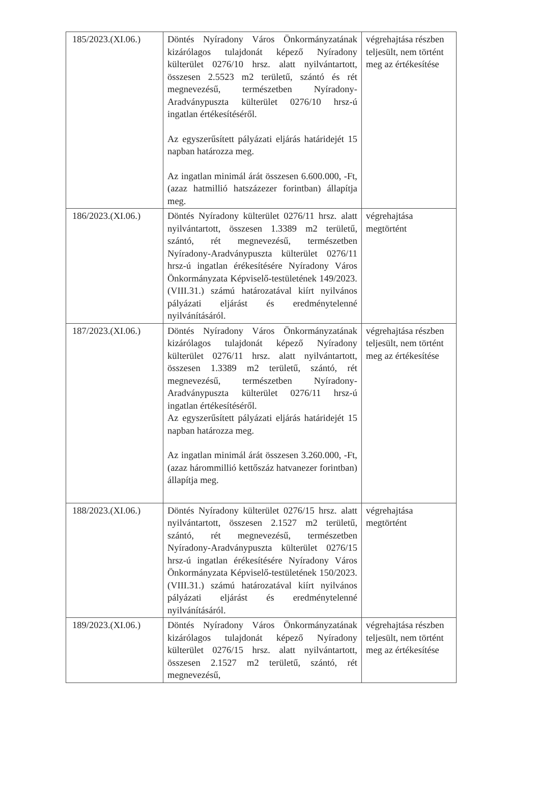| 185/2023.(XI.06.) | Döntés Nyíradony Város Önkormányzatának kizárólagos tulajdonát képező Nyíradony külterület 0276/10 hrsz. alatt nyilvántartott, összesen 2.5523 m2 területű, szántó és rét megnevezésű, természetben Nyíradony-Aradványpuszta külterület 0276/10 hrsz-ú ingatlan értékesítéséről. Az egyszerűsített pályázati eljárás határidejét 15 napban határozza meg. Az ingatlan minimál árát összesen 6.600.000, -Ft, (azaz hatmillió hatszázezer forintban) állapítja meg. | végrehajtása részben teljesült, nem történt meg az értékesítése |
| 186/2023.(XI.06.) | Döntés Nyíradony külterület 0276/11 hrsz. alatt nyilvántartott, összesen 1.3389 m2 területű, szántó, rét megnevezésű, természetben Nyíradony-Aradványpuszta külterület 0276/11 hrsz-ú ingatlan érékesítésére Nyíradony Város Önkormányzata Képviselő-testületének 149/2023.(VIII.31.) számú határozatával kiírt nyilvános pályázati eljárást és eredménytelenné nyilvánításáról. | végrehajtása megtörtént |
| 187/2023.(XI.06.) | Döntés Nyíradony Város Önkormányzatának kizárólagos tulajdonát képező Nyíradony külterület 0276/11 hrsz. alatt nyilvántartott, összesen 1.3389 m2 területű, szántó, rét megnevezésű, természetben Nyíradony-Aradványpuszta külterület 0276/11 hrsz-ú ingatlan értékesítéséről. Az egyszerűsített pályázati eljárás határidejét 15 napban határozza meg. Az ingatlan minimál árát összesen 3.260.000, -Ft, (azaz hárommillió kettőszáz hatvanezer forintban) állapítja meg. | végrehajtása részben teljesült, nem történt meg az értékesítése |
| 188/2023.(XI.06.) | Döntés Nyíradony külterület 0276/15 hrsz. alatt nyilvántartott, összesen 2.1527 m2 területű, szántó, rét megnevezésű, természetben Nyíradony-Aradványpuszta külterület 0276/15 hrsz-ú ingatlan érékesítésére Nyíradony Város Önkormányzata Képviselő-testületének 150/2023.(VIII.31.) számú határozatával kiírt nyilvános pályázati eljárást és eredménytelenné nyilvánításáról. | végrehajtása megtörtént |
| 189/2023.(XI.06.) | Döntés Nyíradony Város Önkormányzatának kizárólagos tulajdonát képező Nyíradony külterület 0276/15 hrsz. alatt nyilvántartott, összesen 2.1527 m2 területű, szántó, rét megnevezésű, | végrehajtása részben teljesült, nem történt meg az értékesítése |